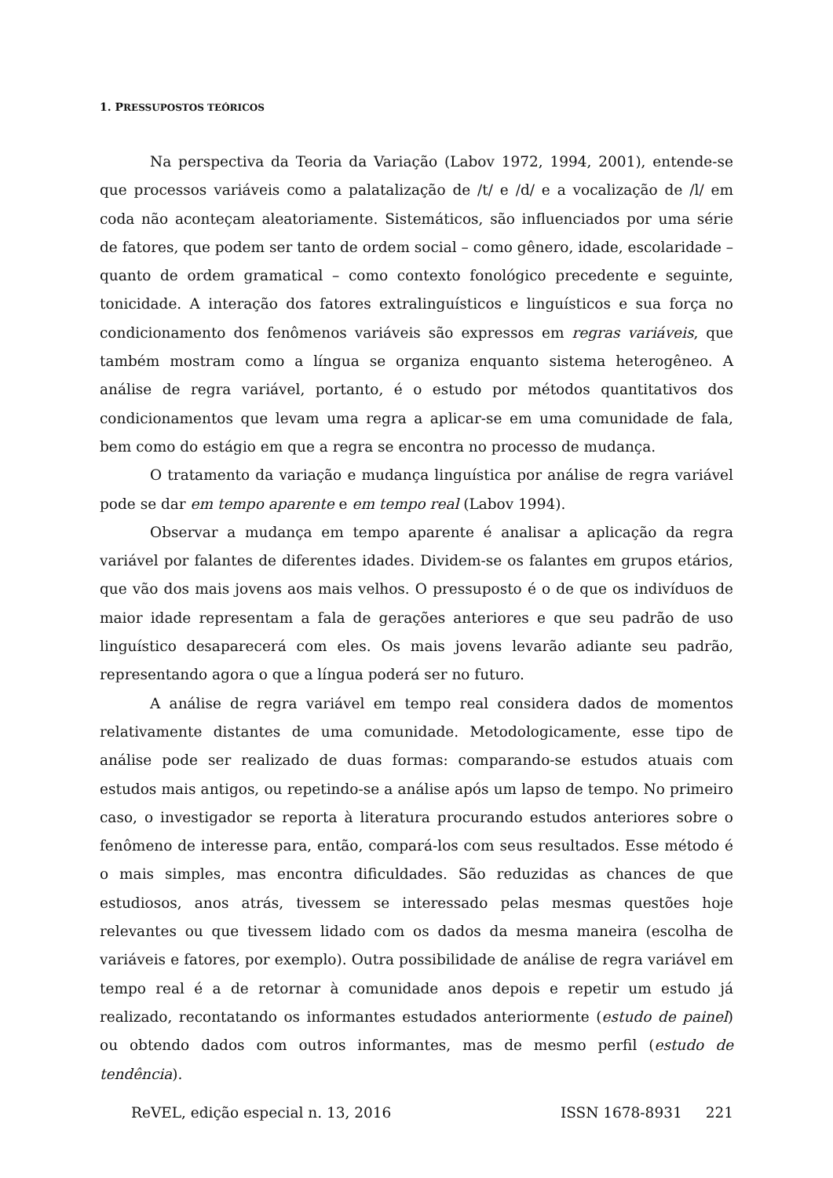1. PRESSUPOSTOS TEÓRICOS
Na perspectiva da Teoria da Variação (Labov 1972, 1994, 2001), entende-se que processos variáveis como a palatalização de /t/ e /d/ e a vocalização de /l/ em coda não aconteçam aleatoriamente. Sistemáticos, são influenciados por uma série de fatores, que podem ser tanto de ordem social – como gênero, idade, escolaridade – quanto de ordem gramatical – como contexto fonológico precedente e seguinte, tonicidade. A interação dos fatores extralinguísticos e linguísticos e sua força no condicionamento dos fenômenos variáveis são expressos em regras variáveis, que também mostram como a língua se organiza enquanto sistema heterogêneo. A análise de regra variável, portanto, é o estudo por métodos quantitativos dos condicionamentos que levam uma regra a aplicar-se em uma comunidade de fala, bem como do estágio em que a regra se encontra no processo de mudança.
O tratamento da variação e mudança linguística por análise de regra variável pode se dar em tempo aparente e em tempo real (Labov 1994).
Observar a mudança em tempo aparente é analisar a aplicação da regra variável por falantes de diferentes idades. Dividem-se os falantes em grupos etários, que vão dos mais jovens aos mais velhos. O pressuposto é o de que os indivíduos de maior idade representam a fala de gerações anteriores e que seu padrão de uso linguístico desaparecerá com eles. Os mais jovens levarão adiante seu padrão, representando agora o que a língua poderá ser no futuro.
A análise de regra variável em tempo real considera dados de momentos relativamente distantes de uma comunidade. Metodologicamente, esse tipo de análise pode ser realizado de duas formas: comparando-se estudos atuais com estudos mais antigos, ou repetindo-se a análise após um lapso de tempo. No primeiro caso, o investigador se reporta à literatura procurando estudos anteriores sobre o fenômeno de interesse para, então, compará-los com seus resultados. Esse método é o mais simples, mas encontra dificuldades. São reduzidas as chances de que estudiosos, anos atrás, tivessem se interessado pelas mesmas questões hoje relevantes ou que tivessem lidado com os dados da mesma maneira (escolha de variáveis e fatores, por exemplo). Outra possibilidade de análise de regra variável em tempo real é a de retornar à comunidade anos depois e repetir um estudo já realizado, recontatando os informantes estudados anteriormente (estudo de painel) ou obtendo dados com outros informantes, mas de mesmo perfil (estudo de tendência).
ReVEL, edição especial n. 13, 2016 ISSN 1678-8931 221